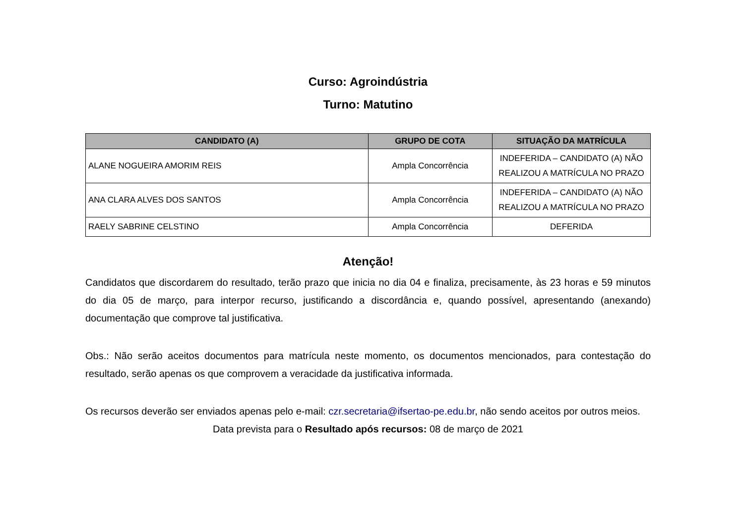Curso: Agroindústria
Turno: Matutino
| CANDIDATO (A) | GRUPO DE COTA | SITUAÇÃO DA MATRÍCULA |
| --- | --- | --- |
| ALANE NOGUEIRA AMORIM REIS | Ampla Concorrência | INDEFERIDA – CANDIDATO (A) NÃO REALIZOU A MATRÍCULA NO PRAZO |
| ANA CLARA ALVES DOS SANTOS | Ampla Concorrência | INDEFERIDA – CANDIDATO (A) NÃO REALIZOU A MATRÍCULA NO PRAZO |
| RAELY SABRINE CELSTINO | Ampla Concorrência | DEFERIDA |
Atenção!
Candidatos que discordarem do resultado, terão prazo que inicia no dia 04 e finaliza, precisamente, às 23 horas e 59 minutos do dia 05 de março, para interpor recurso, justificando a discordância e, quando possível, apresentando (anexando) documentação que comprove tal justificativa.
Obs.: Não serão aceitos documentos para matrícula neste momento, os documentos mencionados, para contestação do resultado, serão apenas os que comprovem a veracidade da justificativa informada.
Os recursos deverão ser enviados apenas pelo e-mail: czr.secretaria@ifsertao-pe.edu.br, não sendo aceitos por outros meios.
Data prevista para o Resultado após recursos: 08 de março de 2021